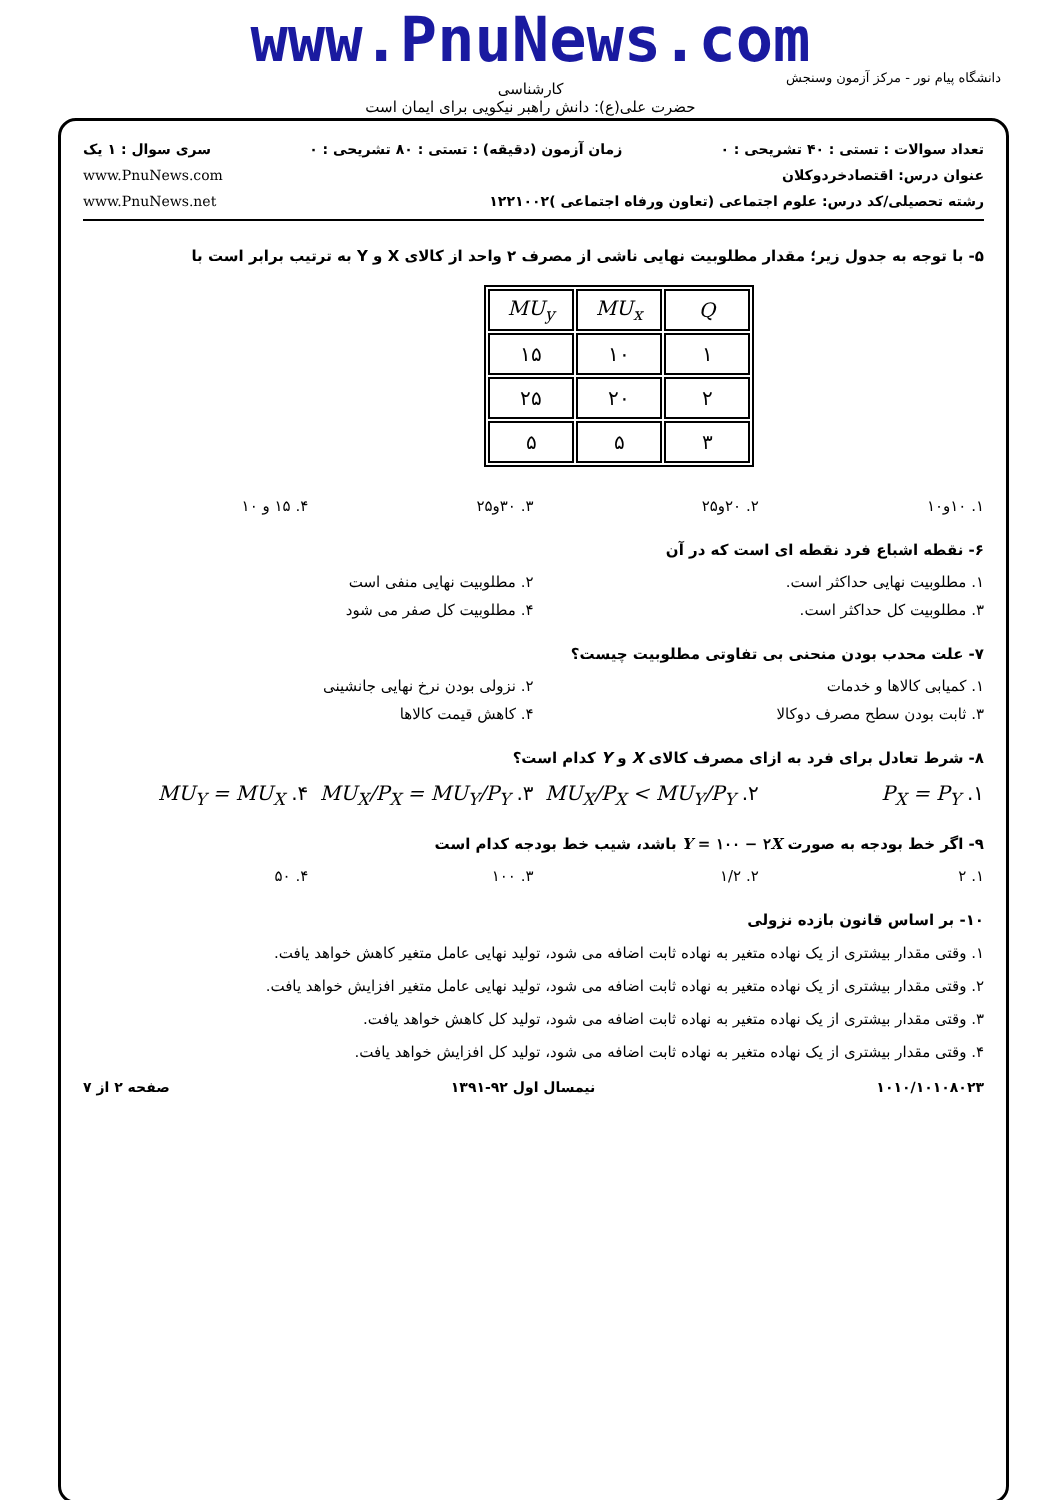www.PnuNews.com
کارشناسی
حضرت علی(ع): دانش راهبر نیکویی برای ایمان است
دانشگاه پیام نور - مرکز آزمون وسنجش
تعداد سوالات : تستی : ۴۰ تشریحی : ۰ زمان آزمون (دقیقه) : تستی : ۸۰ تشریحی : ۰ سری سوال : ۱ یک
عنوان درس: اقتصادخردوکلان www.PnuNews.com
رشته تحصیلی/کد درس: علوم اجتماعی (تعاون ورفاه اجتماعی )۱۲۲۱۰۰۲ www.PnuNews.net
۵- با توجه به جدول زیر؛ مقدار مطلوبیت نهایی ناشی از مصرف ۲ واحد از کالای X و Y به ترتیب برابر است با
| Q | MU<sub>x</sub> | MU<sub>y</sub> |
| ۱ | ۱۰ | ۱۵ |
| ۲ | ۲۰ | ۲۵ |
| ۳ | ۵ | ۵ |
۱. ۱۰و۱۰ ۲. ۲۰و۲۵ ۳. ۳۰و۲۵ ۴. ۱۵ و ۱۰
۶- نقطه اشباع فرد نقطه ای است که در آن
۱. مطلوبیت نهایی حداکثر است. ۲. مطلوبیت نهایی منفی است
۳. مطلوبیت کل حداکثر است. ۴. مطلوبیت کل صفر می شود
۷- علت محدب بودن منحنی بی تفاوتی مطلوبیت چیست؟
۱. کمیابی کالاها و خدمات ۲. نزولی بودن نرخ نهایی جانشینی
۳. ثابت بودن سطح مصرف دوکالا ۴. کاهش قیمت کالاها
۸- شرط تعادل برای فرد به ازای مصرف کالای X و Y کدام است؟
۱. P<sub>X</sub> = P<sub>Y</sub> ۲. MU<sub>X</sub>/P<sub>X</sub> < MU<sub>Y</sub>/P<sub>Y</sub> ۳. MU<sub>X</sub>/P<sub>X</sub> = MU<sub>Y</sub>/P<sub>Y</sub> ۴. MU<sub>Y</sub> = MU<sub>X</sub>
۹- اگر خط بودجه به صورت Y = ۱۰۰ − ۲X باشد، شیب خط بودجه کدام است
۱. ۲ ۲. ۱/۲ ۳. ۱۰۰ ۴. ۵۰
۱۰- بر اساس قانون بازده نزولی
۱. وقتی مقدار بیشتری از یک نهاده متغیر به نهاده ثابت اضافه می شود، تولید نهایی عامل متغیر کاهش خواهد یافت.
۲. وقتی مقدار بیشتری از یک نهاده متغیر به نهاده ثابت اضافه می شود، تولید نهایی عامل متغیر افزایش خواهد یافت.
۳. وقتی مقدار بیشتری از یک نهاده متغیر به نهاده ثابت اضافه می شود، تولید کل کاهش خواهد یافت.
۴. وقتی مقدار بیشتری از یک نهاده متغیر به نهاده ثابت اضافه می شود، تولید کل افزایش خواهد یافت.
۱۰۱۰/۱۰۱۰۸۰۲۳ نیمسال اول ۹۲-۱۳۹۱ صفحه ۲ از ۷